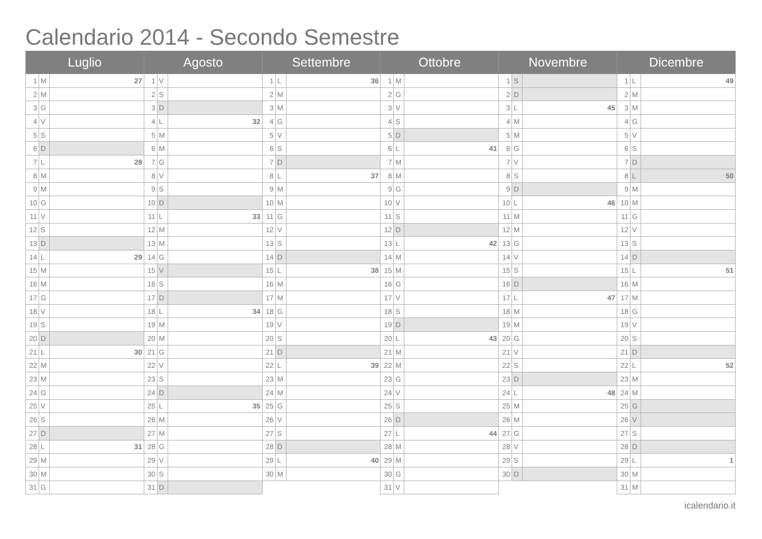Calendario 2014 - Secondo Semestre
| Luglio | | | Agosto | | | Settembre | | | Ottobre | | | Novembre | | | Dicembre | | |
| --- | --- | --- | --- | --- | --- | --- | --- | --- | --- | --- | --- | --- | --- | --- | --- | --- | --- |
| 1 | M | 27 | 1 | V | | 1 | L | 36 | 1 | M | | 1 | S | | 1 | L | 49 |
| 2 | M | | 2 | S | | 2 | M | | 2 | G | | 2 | D | | 2 | M | |
| 3 | G | | 3 | D | | 3 | M | | 3 | V | | 3 | L | 45 | 3 | M | |
| 4 | V | | 4 | L | 32 | 4 | G | | 4 | S | | 4 | M | | 4 | G | |
| 5 | S | | 5 | M | | 5 | V | | 5 | D | | 5 | M | | 5 | V | |
| 6 | D | | 6 | M | | 6 | S | | 6 | L | 41 | 6 | G | | 6 | S | |
| 7 | L | 28 | 7 | G | | 7 | D | | 7 | M | | 7 | V | | 7 | D | |
| 8 | M | | 8 | V | | 8 | L | 37 | 8 | M | | 8 | S | | 8 | L | 50 |
| 9 | M | | 9 | S | | 9 | M | | 9 | G | | 9 | D | | 9 | M | |
| 10 | G | | 10 | D | | 10 | M | | 10 | V | | 10 | L | 46 | 10 | M | |
| 11 | V | | 11 | L | 33 | 11 | G | | 11 | S | | 11 | M | | 11 | G | |
| 12 | S | | 12 | M | | 12 | V | | 12 | D | | 12 | M | | 12 | V | |
| 13 | D | | 13 | M | | 13 | S | | 13 | L | 42 | 13 | G | | 13 | S | |
| 14 | L | 29 | 14 | G | | 14 | D | | 14 | M | | 14 | V | | 14 | D | |
| 15 | M | | 15 | V | | 15 | L | 38 | 15 | M | | 15 | S | | 15 | L | 51 |
| 16 | M | | 16 | S | | 16 | M | | 16 | G | | 16 | D | | 16 | M | |
| 17 | G | | 17 | D | | 17 | M | | 17 | V | | 17 | L | 47 | 17 | M | |
| 18 | V | | 18 | L | 34 | 18 | G | | 18 | S | | 18 | M | | 18 | G | |
| 19 | S | | 19 | M | | 19 | V | | 19 | D | | 19 | M | | 19 | V | |
| 20 | D | | 20 | M | | 20 | S | | 20 | L | 43 | 20 | G | | 20 | S | |
| 21 | L | 30 | 21 | G | | 21 | D | | 21 | M | | 21 | V | | 21 | D | |
| 22 | M | | 22 | V | | 22 | L | 39 | 22 | M | | 22 | S | | 22 | L | 52 |
| 23 | M | | 23 | S | | 23 | M | | 23 | G | | 23 | D | | 23 | M | |
| 24 | G | | 24 | D | | 24 | M | | 24 | V | | 24 | L | 48 | 24 | M | |
| 25 | V | | 25 | L | 35 | 25 | G | | 25 | S | | 25 | M | | 25 | G | |
| 26 | S | | 26 | M | | 26 | V | | 26 | D | | 26 | M | | 26 | V | |
| 27 | D | | 27 | M | | 27 | S | | 27 | L | 44 | 27 | G | | 27 | S | |
| 28 | L | 31 | 28 | G | | 28 | D | | 28 | M | | 28 | V | | 28 | D | |
| 29 | M | | 29 | V | | 29 | L | 40 | 29 | M | | 29 | S | | 29 | L | 1 |
| 30 | M | | 30 | S | | 30 | M | | 30 | G | | 30 | D | | 30 | M | |
| 31 | G | | 31 | D | | | | | 31 | V | | | | | 31 | M | |
icalendario.it